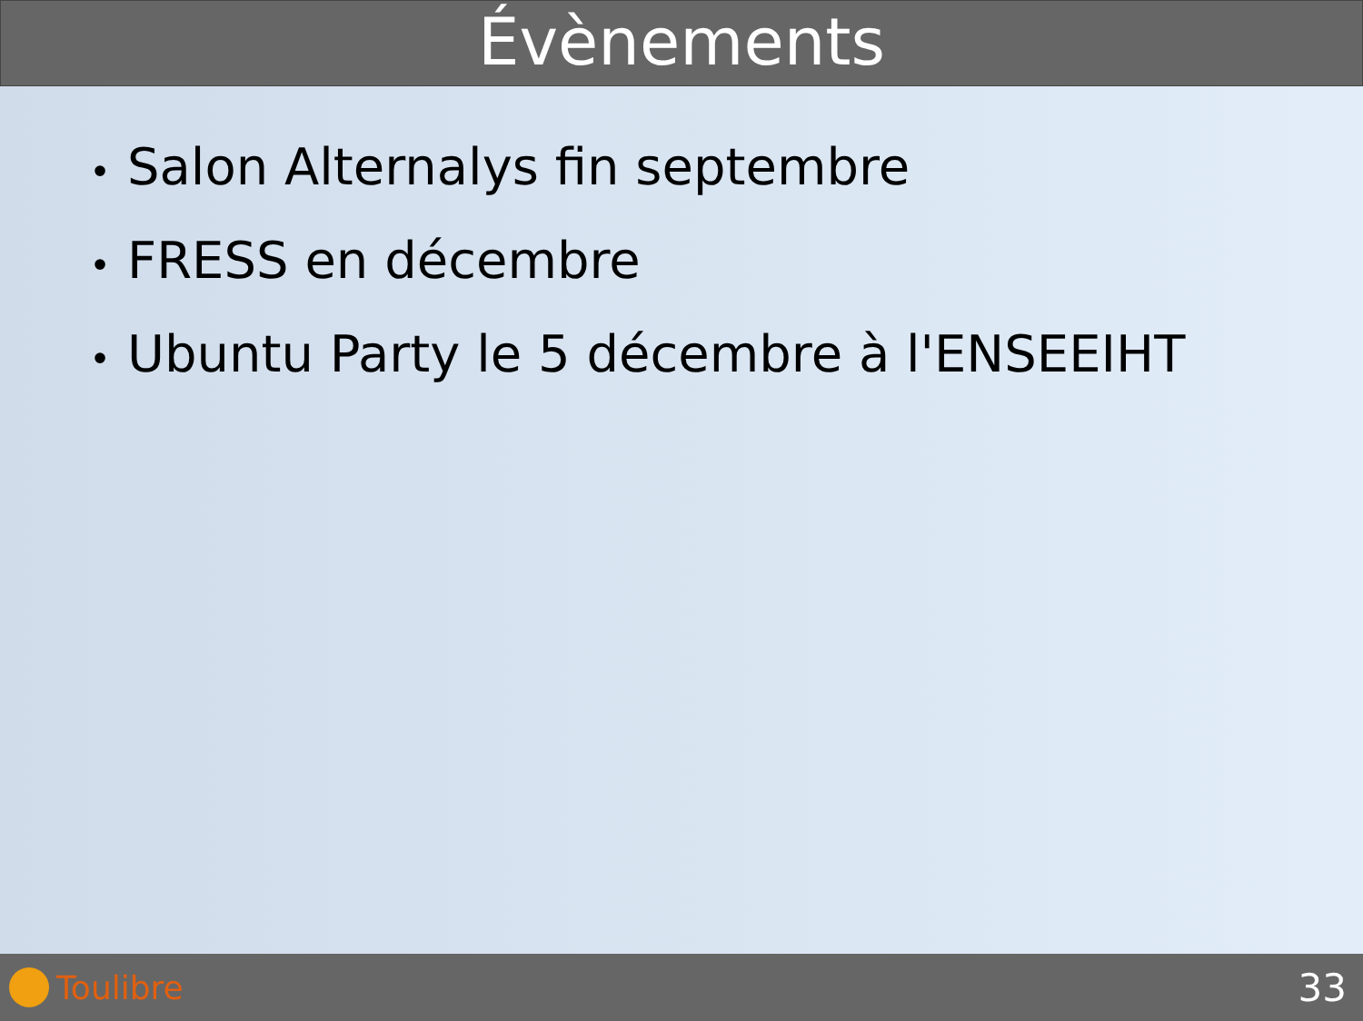Évènements
• Salon Alternalys fin septembre
• FRESS en décembre
• Ubuntu Party le 5 décembre à l'ENSEEIHT
Toulibre
33